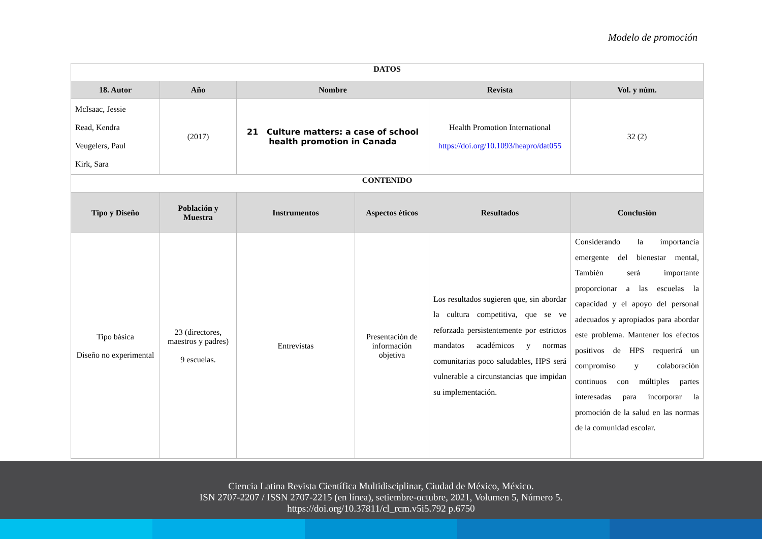Modelo de promoción
| DATOS | | | | | |
| 18. Autor | Año | Nombre | | Revista | Vol. y núm. |
| McIsaac, Jessie Read, Kendra Veugelers, Paul Kirk, Sara | (2017) | 21 Culture matters: a case of school health promotion in Canada | | Health Promotion International https://doi.org/10.1093/heapro/dat055 | 32 (2) |
| CONTENIDO | | | | | |
| Tipo y Diseño | Población y Muestra | Instrumentos | Aspectos éticos | Resultados | Conclusión |
| Tipo básica Diseño no experimental | 23 (directores, maestros y padres) 9 escuelas. | Entrevistas | Presentación de información objetiva | Los resultados sugieren que, sin abordar la cultura competitiva, que se ve reforzada persistentemente por estrictos mandatos académicos y normas comunitarias poco saludables, HPS será vulnerable a circunstancias que impidan su implementación. | Considerando la importancia emergente del bienestar mental, También será importante proporcionar a las escuelas la capacidad y el apoyo del personal adecuados y apropiados para abordar este problema. Mantener los efectos positivos de HPS requerirá un compromiso y colaboración continuos con múltiples partes interesadas para incorporar la promoción de la salud en las normas de la comunidad escolar. |
Ciencia Latina Revista Científica Multidisciplinar, Ciudad de México, México.
ISN 2707-2207 / ISSN 2707-2215 (en línea), setiembre-octubre, 2021, Volumen 5, Número 5.
https://doi.org/10.37811/cl_rcm.v5i5.792 p.6750